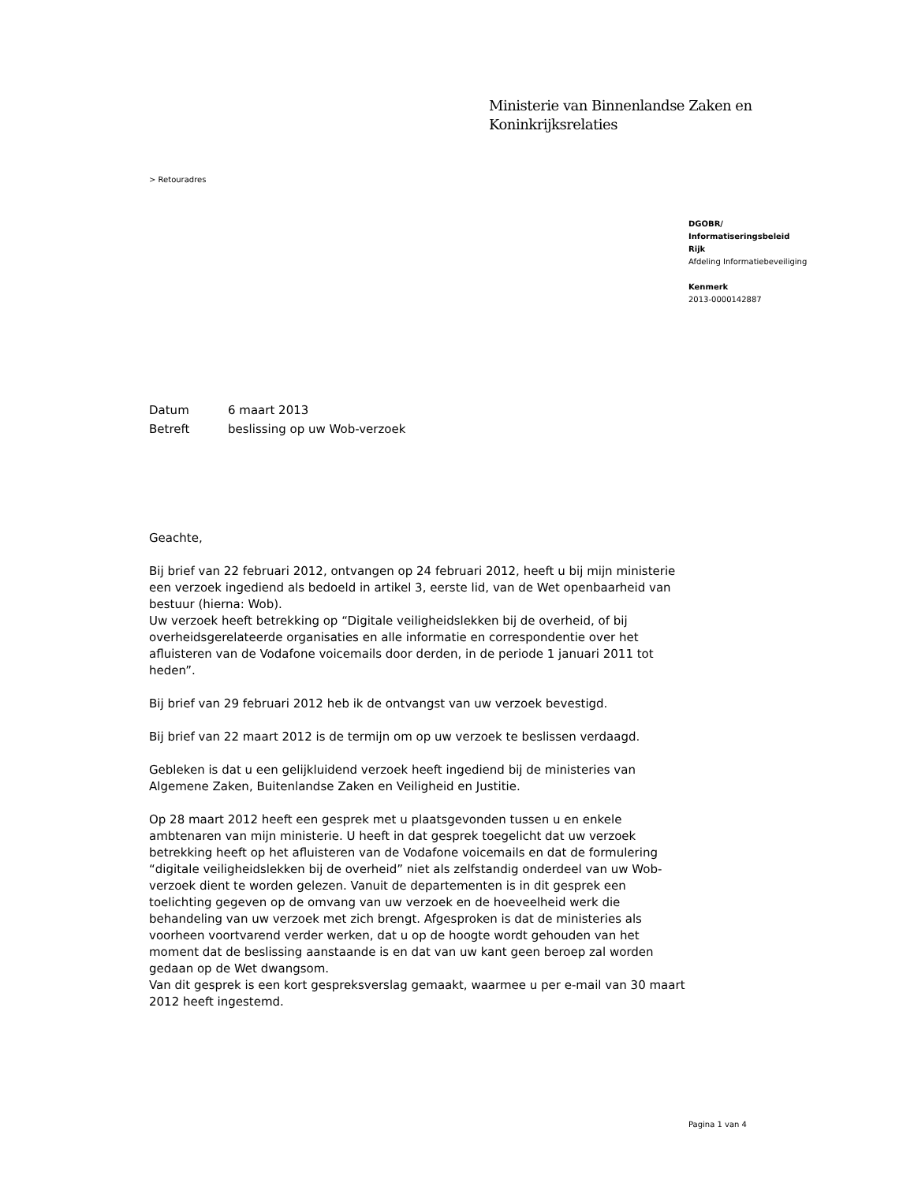Ministerie van Binnenlandse Zaken en
Koninkrijksrelaties
> Retouradres
DGOBR/
Informatiseringsbeleid
Rijk
Afdeling Informatiebeveiliging
Kenmerk
2013-0000142887
Datum 6 maart 2013
Betreft beslissing op uw Wob-verzoek
Geachte,
Bij brief van 22 februari 2012, ontvangen op 24 februari 2012, heeft u bij mijn ministerie een verzoek ingediend als bedoeld in artikel 3, eerste lid, van de Wet openbaarheid van bestuur (hierna: Wob).
Uw verzoek heeft betrekking op “Digitale veiligheidslekken bij de overheid, of bij overheidsgerelateerde organisaties en alle informatie en correspondentie over het afluisteren van de Vodafone voicemails door derden, in de periode 1 januari 2011 tot heden”.
Bij brief van 29 februari 2012 heb ik de ontvangst van uw verzoek bevestigd.
Bij brief van 22 maart 2012 is de termijn om op uw verzoek te beslissen verdaagd.
Gebleken is dat u een gelijkluidend verzoek heeft ingediend bij de ministeries van Algemene Zaken, Buitenlandse Zaken en Veiligheid en Justitie.
Op 28 maart 2012 heeft een gesprek met u plaatsgevonden tussen u en enkele ambtenaren van mijn ministerie. U heeft in dat gesprek toegelicht dat uw verzoek betrekking heeft op het afluisteren van de Vodafone voicemails en dat de formulering “digitale veiligheidslekken bij de overheid” niet als zelfstandig onderdeel van uw Wob-verzoek dient te worden gelezen. Vanuit de departementen is in dit gesprek een toelichting gegeven op de omvang van uw verzoek en de hoeveelheid werk die behandeling van uw verzoek met zich brengt. Afgesproken is dat de ministeries als voorheen voortvarend verder werken, dat u op de hoogte wordt gehouden van het moment dat de beslissing aanstaande is en dat van uw kant geen beroep zal worden gedaan op de Wet dwangsom.
Van dit gesprek is een kort gespreksverslag gemaakt, waarmee u per e-mail van 30 maart 2012 heeft ingestemd.
Pagina 1 van 4